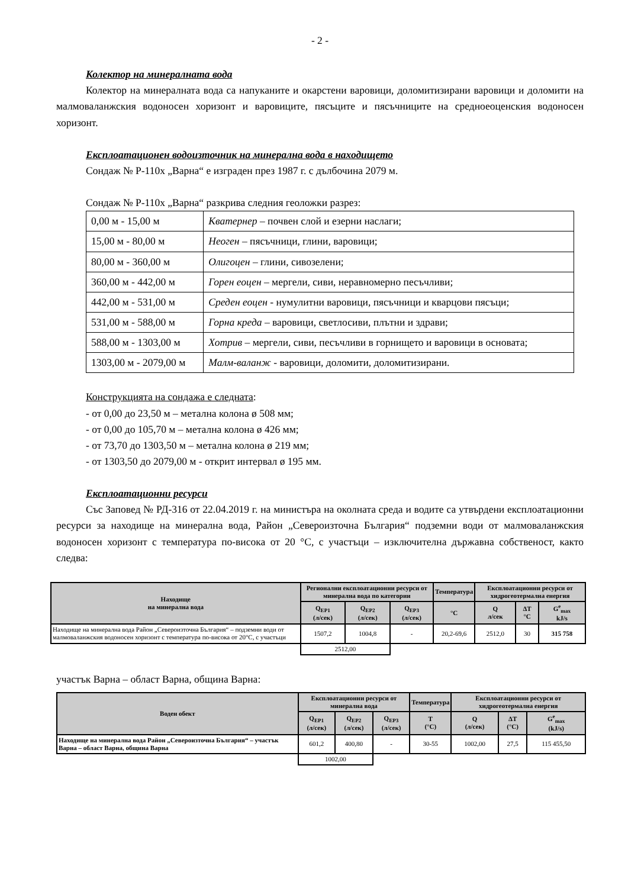- 2 -
Колектор на минералната вода
Колектор на минералната вода са напуканите и окарстени варовици, доломитизирани варовици и доломити на малмоваланжския водоносен хоризонт и варовиците, пясъците и пясъчниците на средноеоценския водоносен хоризонт.
Експлоатационен водоизточник на минерална вода в находището
Сондаж № Р-110х „Варна“ е изграден през 1987 г. с дълбочина 2079 м.
Сондаж № Р-110х „Варна“ разкрива следния геоложки разрез:
| 0,00 м - 15,00 м | Кватернер – почвен слой и езерни наслаги; |
| 15,00 м - 80,00 м | Неоген – пясъчници, глини, варовици; |
| 80,00 м - 360,00 м | Олигоцен – глини, сивозелени; |
| 360,00 м - 442,00 м | Горен еоцен – мергели, сиви, неравномерно песъчливи; |
| 442,00 м - 531,00 м | Среден еоцен - нумулитни варовици, пясъчници и кварцови пясъци; |
| 531,00 м - 588,00 м | Горна креда – варовици, светлосиви, плътни и здрави; |
| 588,00 м - 1303,00 м | Хотрив – мергели, сиви, песъчливи в горнището и варовици в основата; |
| 1303,00 м - 2079,00 м | Малм-валанж - варовици, доломити, доломитизирани. |
Конструкцията на сондажа е следната:
- от 0,00 до 23,50 м – метална колона ø 508 мм;
- от 0,00 до 105,70 м – метална колона ø 426 мм;
- от 73,70 до 1303,50 м – метална колона ø 219 мм;
- от 1303,50 до 2079,00 м - открит интервал ø 195 мм.
Експлоатационни ресурси
Със Заповед № РД-316 от 22.04.2019 г. на министъра на околната среда и водите са утвърдени експлоатационни ресурси за находище на минерална вода, Район „Североизточна България“ подземни води от малмоваланжския водоносен хоризонт с температура по-висока от 20 °С, с участъци – изключителна държавна собственост, както следва:
| Находище на минерална вода | Регионални експлоатационни ресурси от минерална вода по категории | | | Температура | Експлоатационни ресурси от хидрогеотермална енергия | | |
| --- | --- | --- | --- | --- | --- | --- | --- |
| | Q<sub>ЕР1</sub> (л/сек) | Q<sub>ЕР2</sub> (л/сек) | Q<sub>ЕР3</sub> (л/сек) | °C | Q л/сек | ΔT °C | G<sup>е</sup><sub>max</sub> kJ/s |
| Находище на минерална вода Район „Североизточна България“ – подземни води от малмоваланжския водоносен хоризонт с температура по-висока от 20°С, с участъци | 1507,2 | 1004,8 | - | 20,2-69,6 | 2512,0 | 30 | 315 758 |
| | 2512,00 | | | | | | |
участък Варна – област Варна, община Варна:
| Воден обект | Експлоатационни ресурси от минерална вода | | | Температура | Експлоатационни ресурси от хидрогеотермална енергия | | |
| --- | --- | --- | --- | --- | --- | --- | --- |
| | Q<sub>ЕР1</sub> (л/сек) | Q<sub>ЕР2</sub> (л/сек) | Q<sub>ЕР3</sub> (л/сек) | T (°C) | Q (л/сек) | ΔT (°C) | G<sup>е</sup><sub>max</sub> (kJ/s) |
| Находище на минерална вода Район „Североизточна България“ – участък Варна – област Варна, община Варна | 601,2 | 400,80 | - | 30-55 | 1002,00 | 27,5 | 115 455,50 |
| | 1002,00 | | | | | | |